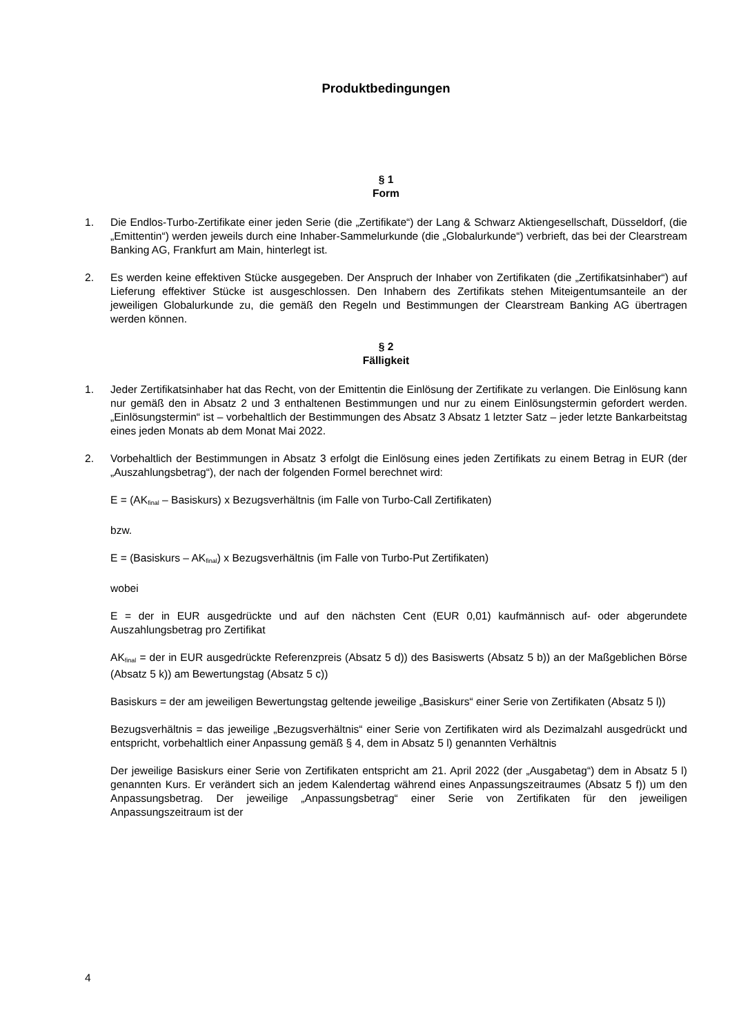Produktbedingungen
§ 1
Form
1. Die Endlos-Turbo-Zertifikate einer jeden Serie (die „Zertifikate“) der Lang & Schwarz Aktiengesellschaft, Düsseldorf, (die „Emittentin“) werden jeweils durch eine Inhaber-Sammelurkunde (die „Globalurkunde“) verbrieft, das bei der Clearstream Banking AG, Frankfurt am Main, hinterlegt ist.
2. Es werden keine effektiven Stücke ausgegeben. Der Anspruch der Inhaber von Zertifikaten (die „Zertifikatsinhaber“) auf Lieferung effektiver Stücke ist ausgeschlossen. Den Inhabern des Zertifikats stehen Miteigentumsanteile an der jeweiligen Globalurkunde zu, die gemäß den Regeln und Bestimmungen der Clearstream Banking AG übertragen werden können.
§ 2
Fälligkeit
1. Jeder Zertifikatsinhaber hat das Recht, von der Emittentin die Einlösung der Zertifikate zu verlangen. Die Einlösung kann nur gemäß den in Absatz 2 und 3 enthaltenen Bestimmungen und nur zu einem Einlösungstermin gefordert werden. „Einlösungstermin“ ist – vorbehaltlich der Bestimmungen des Absatz 3 Absatz 1 letzter Satz – jeder letzte Bankarbeitstag eines jeden Monats ab dem Monat Mai 2022.
2. Vorbehaltlich der Bestimmungen in Absatz 3 erfolgt die Einlösung eines jeden Zertifikats zu einem Betrag in EUR (der „Auszahlungsbetrag“), der nach der folgenden Formel berechnet wird:
E = (AK<sub>final</sub> – Basiskurs) x Bezugsverhältnis (im Falle von Turbo-Call Zertifikaten)
bzw.
E = (Basiskurs – AK<sub>final</sub>) x Bezugsverhältnis (im Falle von Turbo-Put Zertifikaten)
wobei
E = der in EUR ausgedrückte und auf den nächsten Cent (EUR 0,01) kaufmännisch auf- oder abgerundete Auszahlungsbetrag pro Zertifikat
AK<sub>final</sub> = der in EUR ausgedrückte Referenzpreis (Absatz 5 d)) des Basiswerts (Absatz 5 b)) an der Maßgeblichen Börse (Absatz 5 k)) am Bewertungstag (Absatz 5 c))
Basiskurs = der am jeweiligen Bewertungstag geltende jeweilige „Basiskurs“ einer Serie von Zertifikaten (Absatz 5 l))
Bezugsverhältnis = das jeweilige „Bezugsverhältnis“ einer Serie von Zertifikaten wird als Dezimalzahl ausgedrückt und entspricht, vorbehaltlich einer Anpassung gemäß § 4, dem in Absatz 5 l) genannten Verhältnis
Der jeweilige Basiskurs einer Serie von Zertifikaten entspricht am 21. April 2022 (der „Ausgabetag“) dem in Absatz 5 l) genannten Kurs. Er verändert sich an jedem Kalendertag während eines Anpassungszeitraumes (Absatz 5 f)) um den Anpassungsbetrag. Der jeweilige „Anpassungsbetrag“ einer Serie von Zertifikaten für den jeweiligen Anpassungszeitraum ist der
4